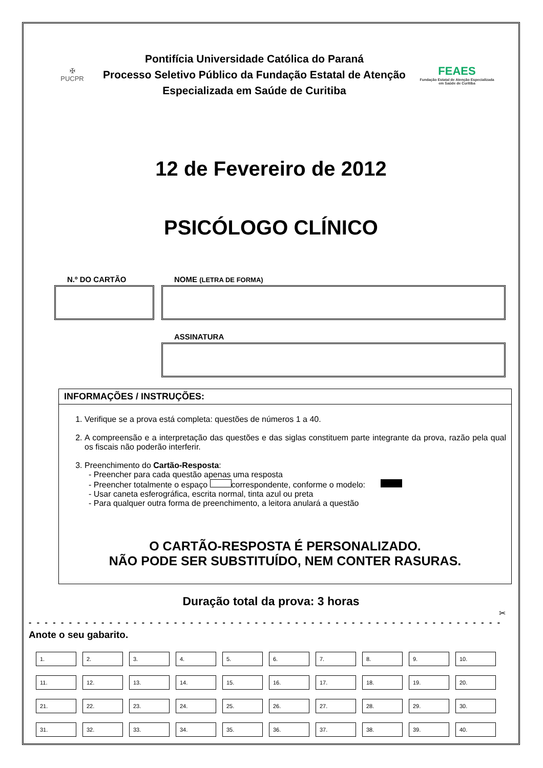✠
PUCPR
Pontifícia Universidade Católica do Paraná
Processo Seletivo Público da Fundação Estatal de Atenção
Especializada em Saúde de Curitiba
FEAES
Fundação Estatal de Atenção Especializada em Saúde de Curitiba
12 de Fevereiro de 2012
PSICÓLOGO CLÍNICO
N.º DO CARTÃO NOME (LETRA DE FORMA)
ASSINATURA
INFORMAÇÕES / INSTRUÇÕES:
1. Verifique se a prova está completa: questões de números 1 a 40.
2. A compreensão e a interpretação das questões e das siglas constituem parte integrante da prova, razão pela qual os fiscais não poderão interferir.
3. Preenchimento do Cartão-Resposta:
- Preencher para cada questão apenas uma resposta
- Preencher totalmente o espaço correspondente, conforme o modelo:
- Usar caneta esferográfica, escrita normal, tinta azul ou preta
- Para qualquer outra forma de preenchimento, a leitora anulará a questão
O CARTÃO-RESPOSTA É PERSONALIZADO.
NÃO PODE SER SUBSTITUÍDO, NEM CONTER RASURAS.
Duração total da prova: 3 horas
✂
- - - - - - - - - - - - - - - - - - - - - - - - - - - - - - - - - - - - - - - - - - - - - - - - - - - - - - - - - - - - - - -
Anote o seu gabarito.
| 1. | 2. | 3. | 4. | 5. | 6. | 7. | 8. | 9. | 10. |
| 11. | 12. | 13. | 14. | 15. | 16. | 17. | 18. | 19. | 20. |
| 21. | 22. | 23. | 24. | 25. | 26. | 27. | 28. | 29. | 30. |
| 31. | 32. | 33. | 34. | 35. | 36. | 37. | 38. | 39. | 40. |